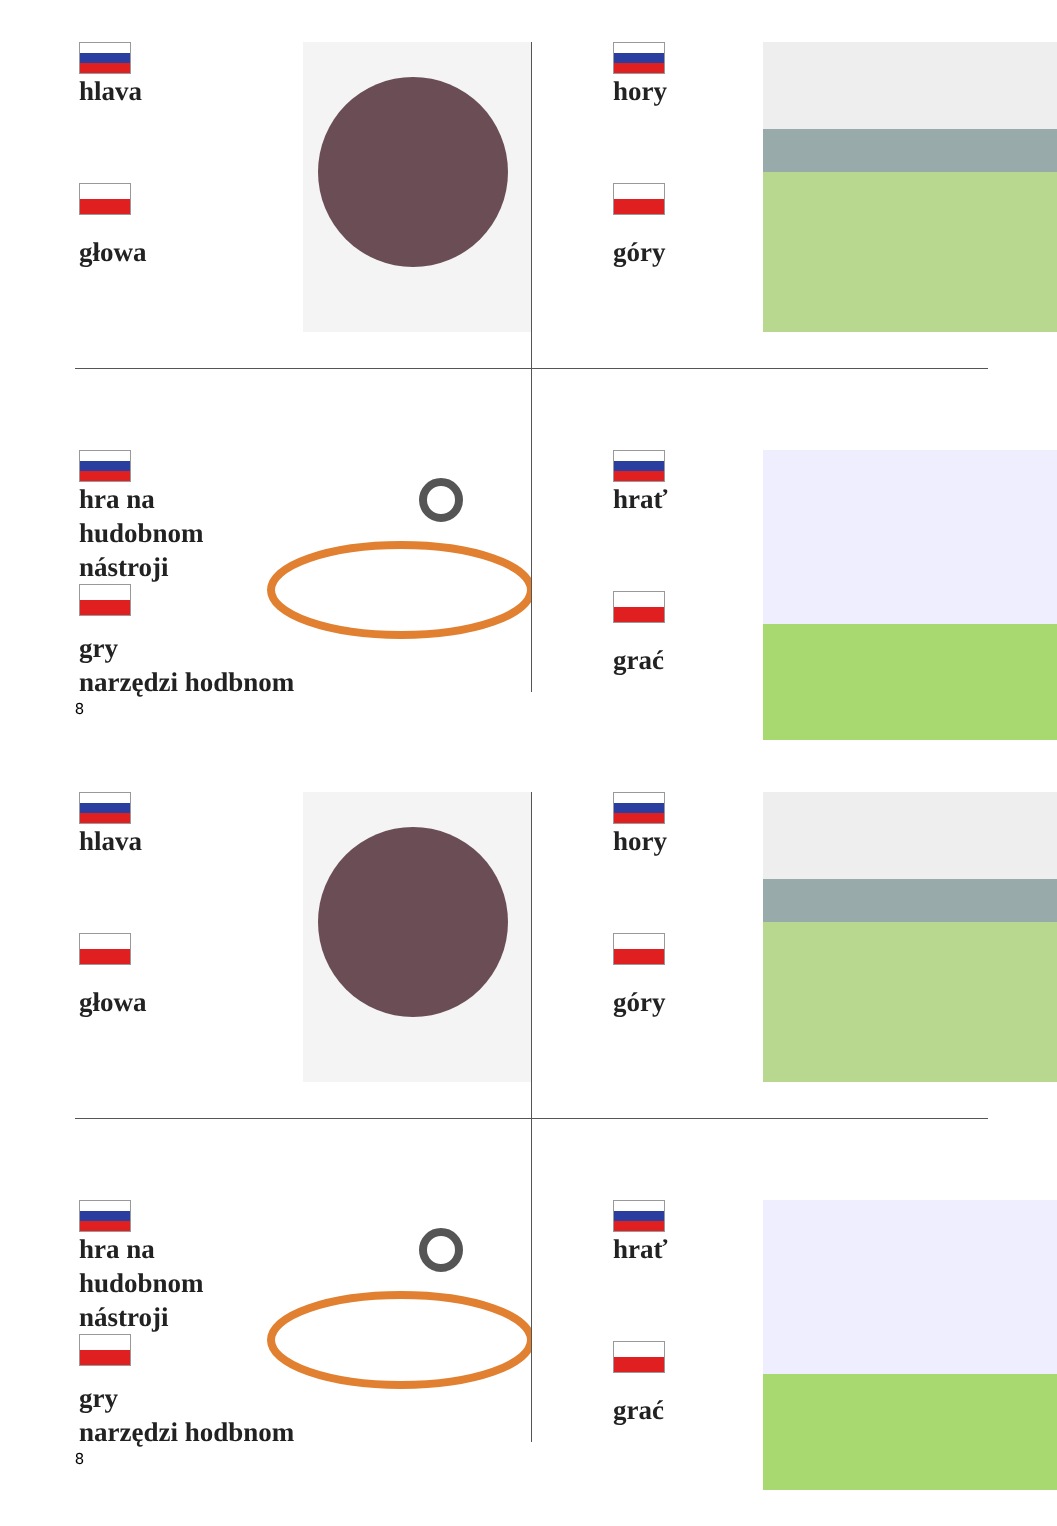hlava
głowa
hory
góry
hra na
hudobnom
nástroji
gry
narzędzi hodbnom
hrať
grać
8
hlava
głowa
hory
góry
hra na
hudobnom
nástroji
gry
narzędzi hodbnom
hrať
grać
8